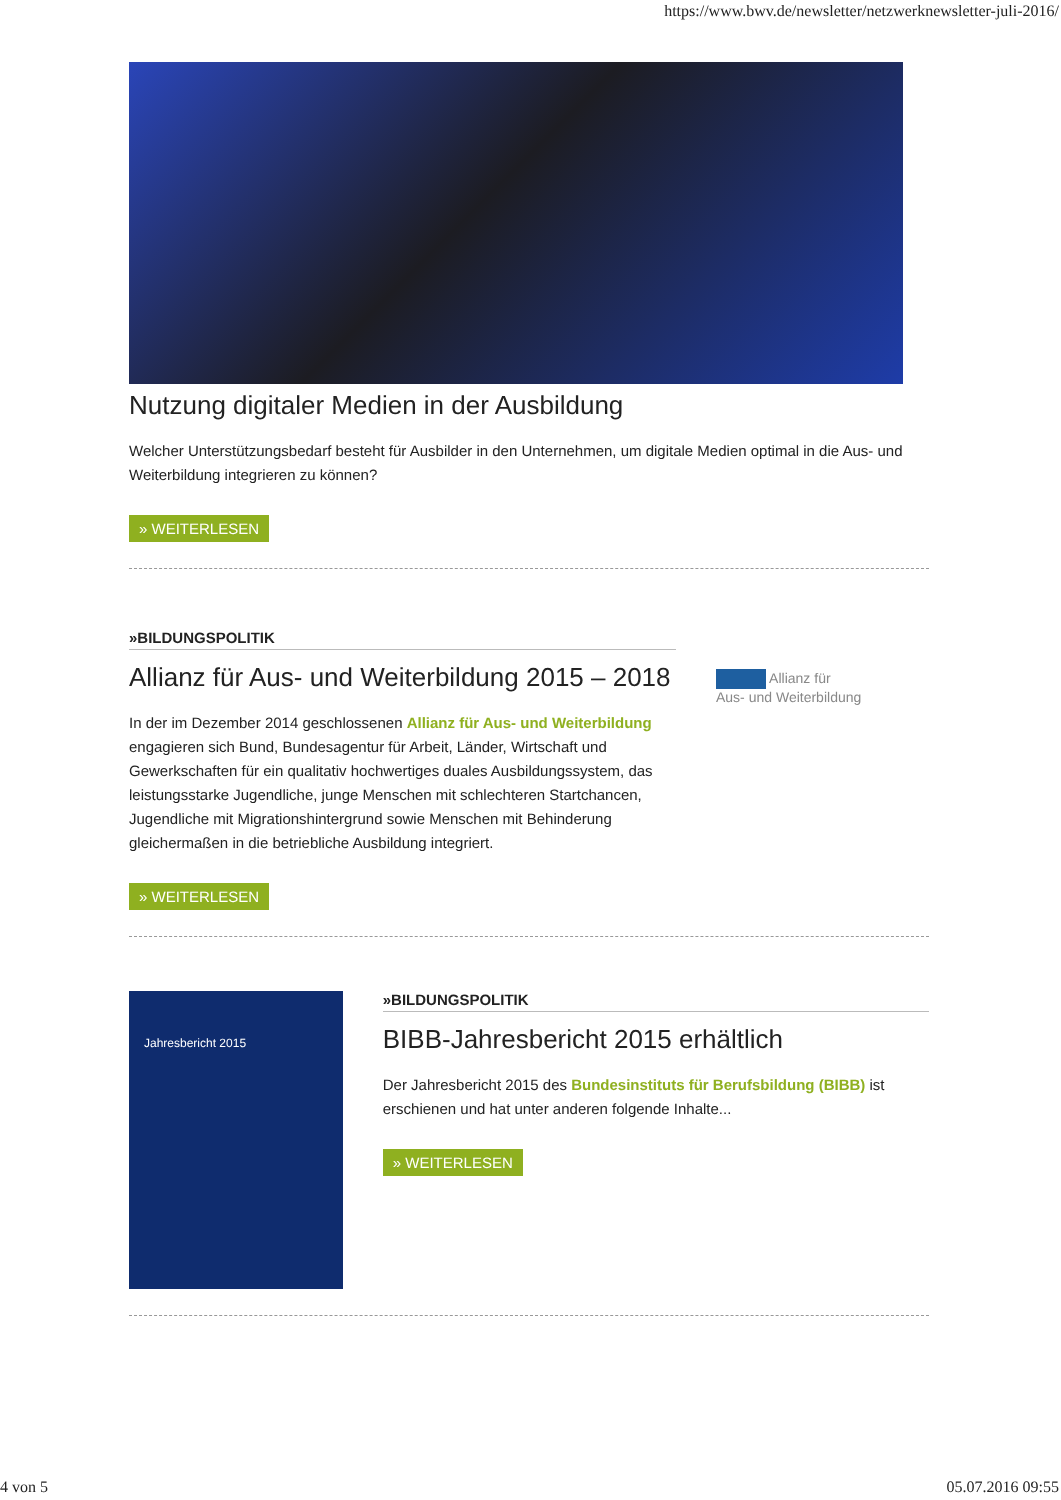https://www.bwv.de/newsletter/netzwerknewsletter-juli-2016/
Nutzung digitaler Medien in der Ausbildung
Welcher Unterstützungsbedarf besteht für Ausbilder in den Unternehmen, um digitale Medien optimal in die Aus- und Weiterbildung integrieren zu können?
» WEITERLESEN
»BILDUNGSPOLITIK
Allianz für Aus- und Weiterbildung 2015 – 2018
In der im Dezember 2014 geschlossenen Allianz für Aus- und Weiterbildung engagieren sich Bund, Bundesagentur für Arbeit, Länder, Wirtschaft und Gewerkschaften für ein qualitativ hochwertiges duales Ausbildungssystem, das leistungsstarke Jugendliche, junge Menschen mit schlechteren Startchancen, Jugendliche mit Migrationshintergrund sowie Menschen mit Behinderung gleichermaßen in die betriebliche Ausbildung integriert.
» WEITERLESEN
Allianz für
Aus- und Weiterbildung
Jahresbericht 2015
»BILDUNGSPOLITIK
BIBB-Jahresbericht 2015 erhältlich
Der Jahresbericht 2015 des Bundesinstituts für Berufsbildung (BIBB) ist erschienen und hat unter anderen folgende Inhalte...
» WEITERLESEN
4 von 5 05.07.2016 09:55